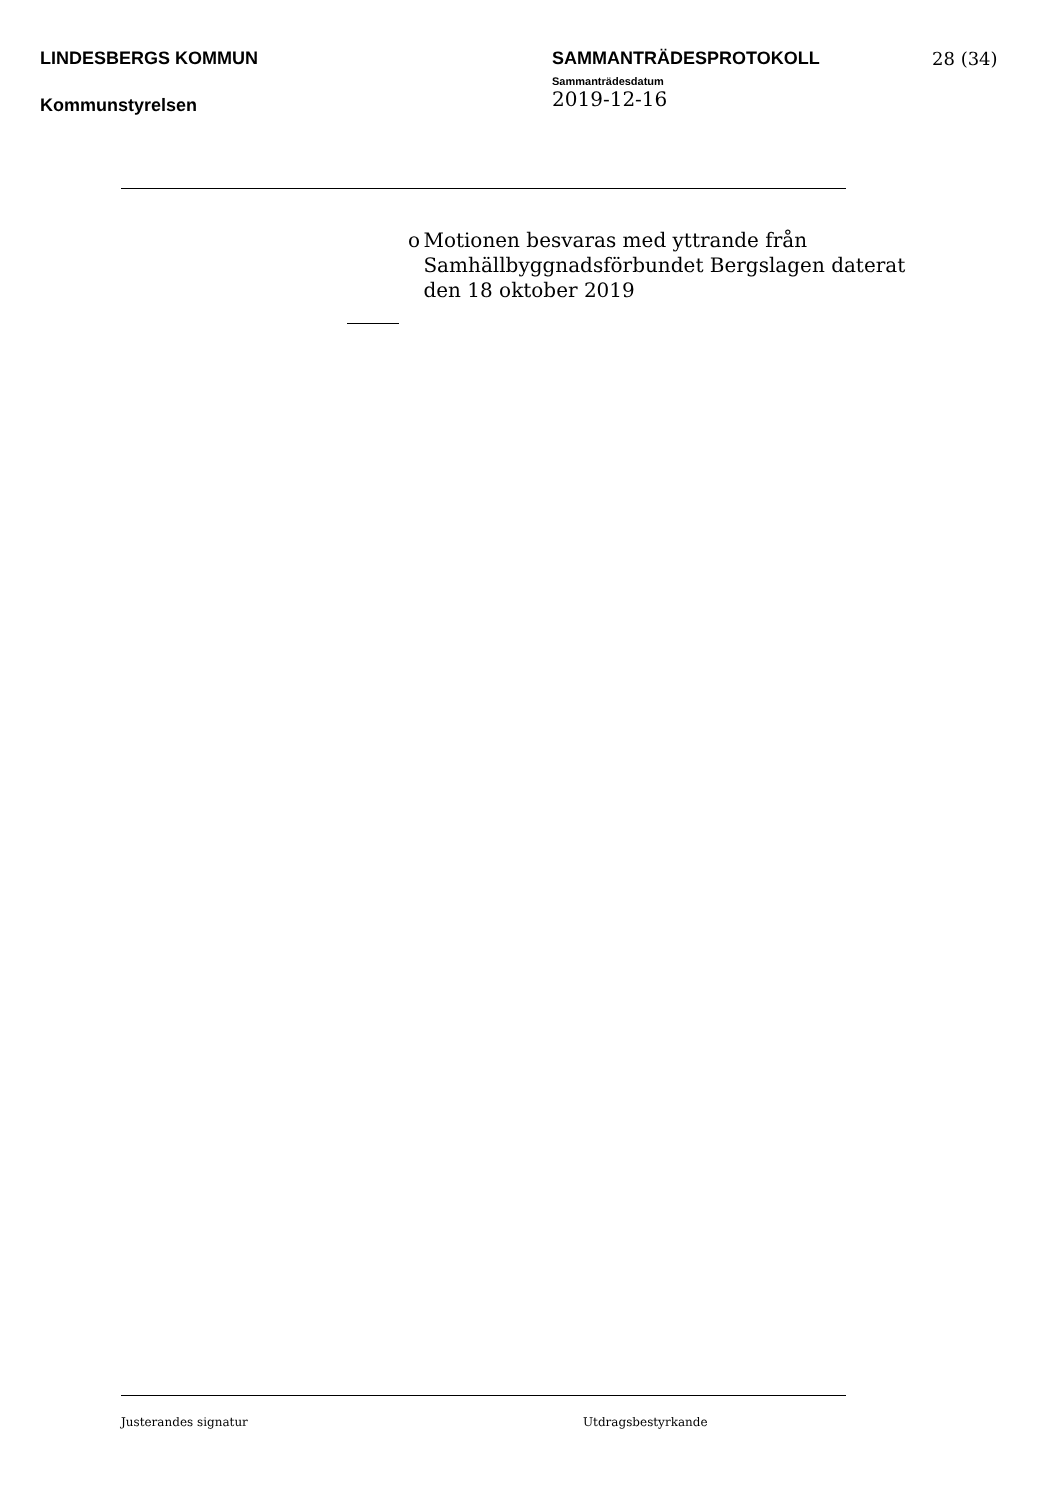LINDESBERGS KOMMUN SAMMANTRÄDESPROTOKOLL
Sammanträdesdatum
28 (34)
Kommunstyrelsen
2019-12-16
o Motionen besvaras med yttrande från Samhällbyggnadsförbundet Bergslagen daterat den 18 oktober 2019
Justerandes signatur Utdragsbestyrkande